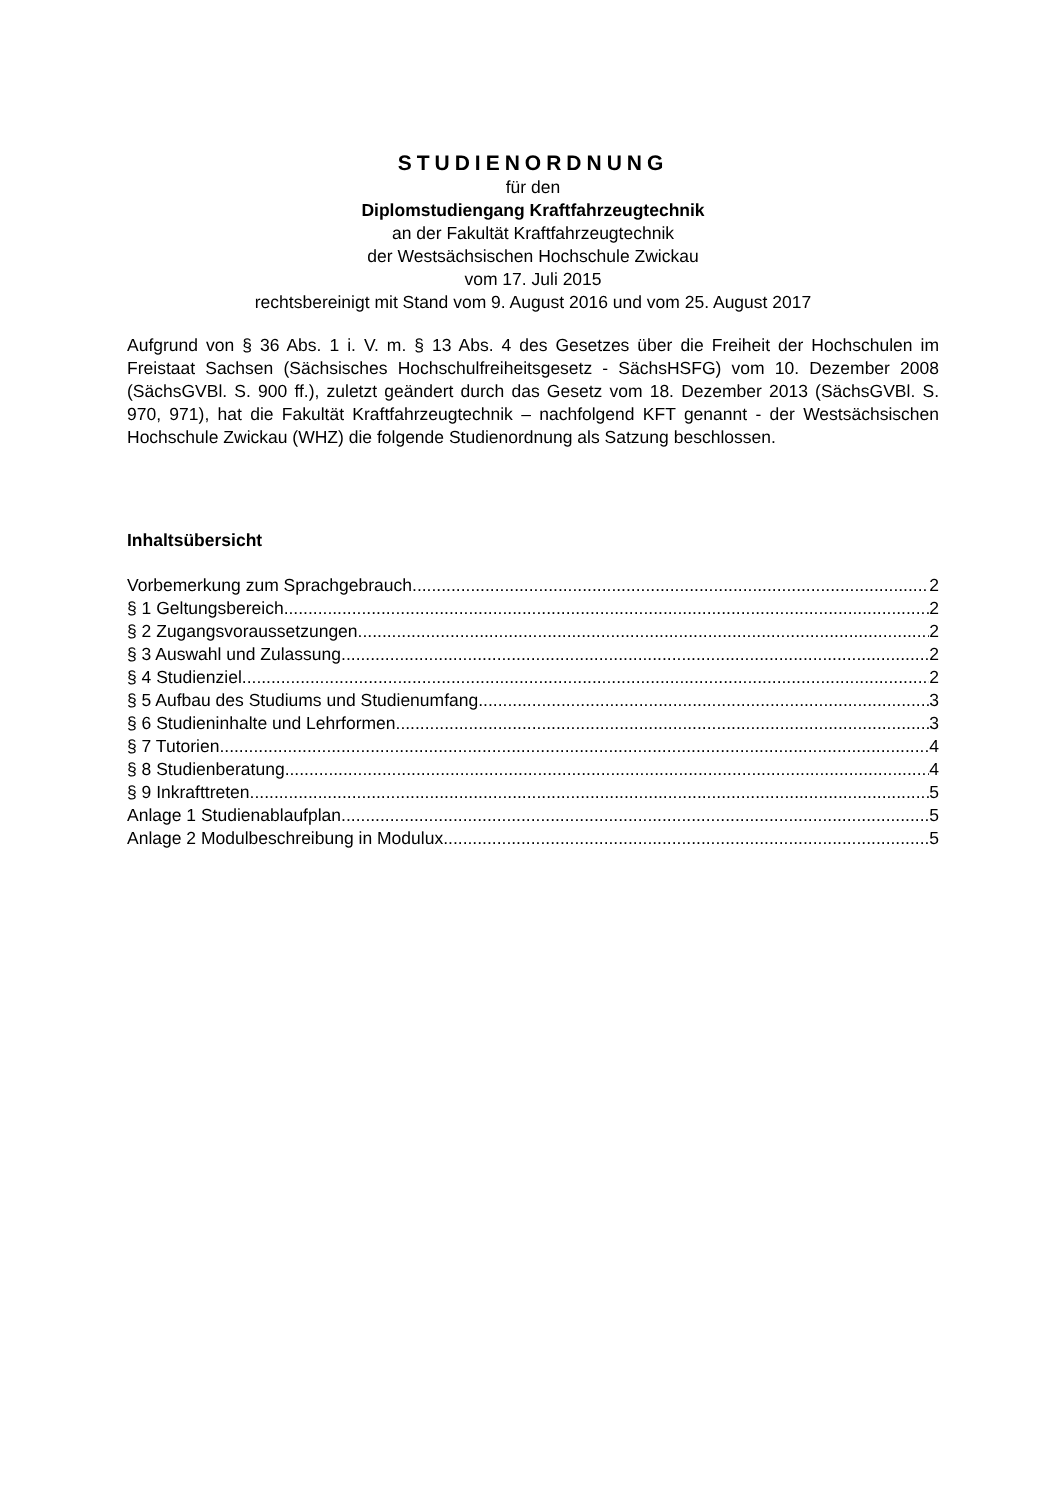STUDIENORDNUNG
für den
Diplomstudiengang Kraftfahrzeugtechnik
an der Fakultät Kraftfahrzeugtechnik
der Westsächsischen Hochschule Zwickau
vom 17. Juli 2015
rechtsbereinigt mit Stand vom 9. August 2016 und vom 25. August 2017
Aufgrund von § 36 Abs. 1 i. V. m. § 13 Abs. 4 des Gesetzes über die Freiheit der Hochschulen im Freistaat Sachsen (Sächsisches Hochschulfreiheitsgesetz - SächsHSFG) vom 10. Dezember 2008 (SächsGVBl. S. 900 ff.), zuletzt geändert durch das Gesetz vom 18. Dezember 2013 (SächsGVBl. S. 970, 971), hat die Fakultät Kraftfahrzeugtechnik – nachfolgend KFT genannt - der Westsächsischen Hochschule Zwickau (WHZ) die folgende Studienordnung als Satzung beschlossen.
Inhaltsübersicht
Vorbemerkung zum Sprachgebrauch 2
§ 1 Geltungsbereich 2
§ 2 Zugangsvoraussetzungen 2
§ 3 Auswahl und Zulassung 2
§ 4 Studienziel 2
§ 5 Aufbau des Studiums und Studienumfang 3
§ 6 Studieninhalte und Lehrformen 3
§ 7 Tutorien 4
§ 8 Studienberatung 4
§ 9 Inkrafttreten 5
Anlage 1 Studienablaufplan 5
Anlage 2 Modulbeschreibung in Modulux 5